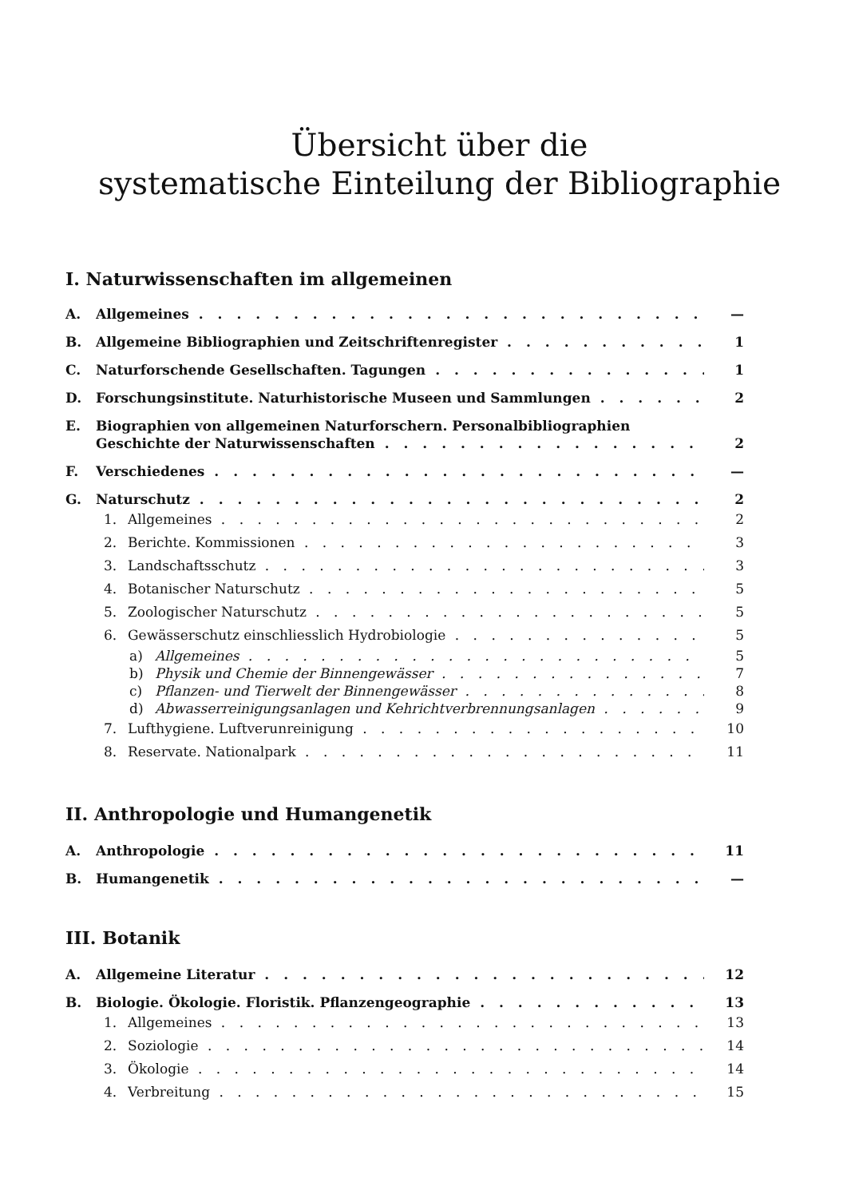Übersicht über die
systematische Einteilung der Bibliographie
I. Naturwissenschaften im allgemeinen
A. Allgemeines —
B. Allgemeine Bibliographien und Zeitschriftenregister 1
C. Naturforschende Gesellschaften. Tagungen 1
D. Forschungsinstitute. Naturhistorische Museen und Sammlungen 2
E. Biographien von allgemeinen Naturforschern. Personalbibliographien
Geschichte der Naturwissenschaften 2
F. Verschiedenes —
G. Naturschutz 2
1. Allgemeines 2
2. Berichte. Kommissionen 3
3. Landschaftsschutz 3
4. Botanischer Naturschutz 5
5. Zoologischer Naturschutz 5
6. Gewässerschutz einschliesslich Hydrobiologie 5
a) Allgemeines 5
b) Physik und Chemie der Binnengewässer 7
c) Pflanzen- und Tierwelt der Binnengewässer 8
d) Abwasserreinigungsanlagen und Kehrichtverbrennungsanlagen 9
7. Lufthygiene. Luftverunreinigung 10
8. Reservate. Nationalpark 11
II. Anthropologie und Humangenetik
A. Anthropologie 11
B. Humangenetik —
III. Botanik
A. Allgemeine Literatur 12
B. Biologie. Ökologie. Floristik. Pflanzengeographie 13
1. Allgemeines 13
2. Soziologie 14
3. Ökologie 14
4. Verbreitung 15